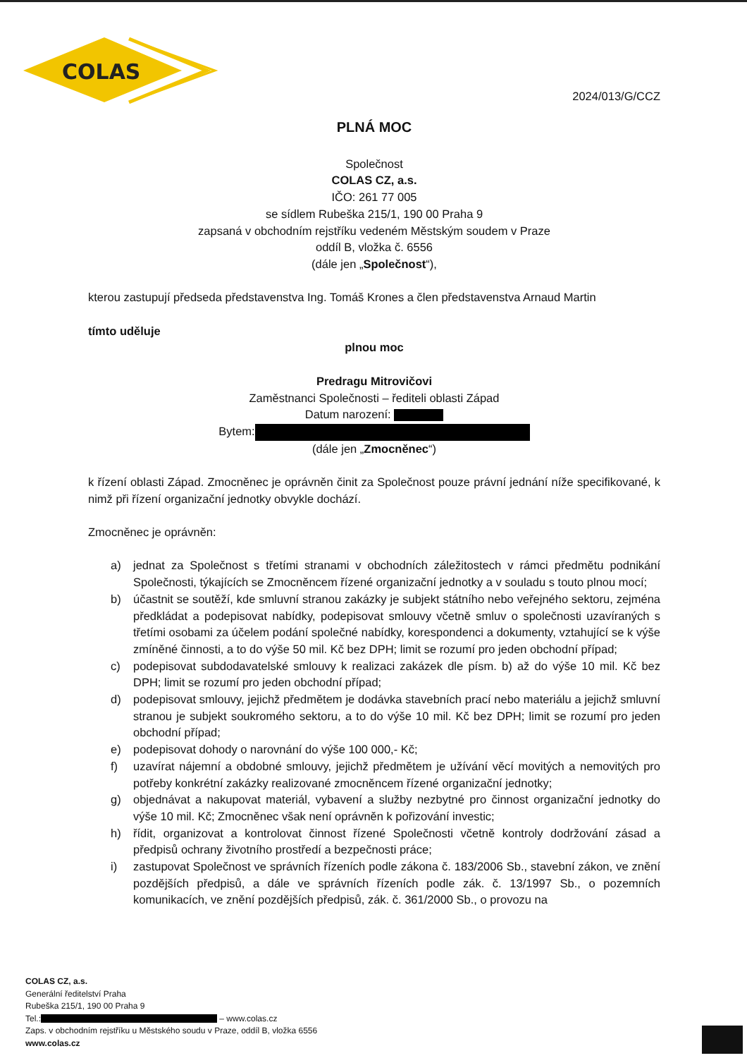COLAS
2024/013/G/CCZ
PLNÁ MOC
Společnost
COLAS CZ, a.s.
IČO: 261 77 005
se sídlem Rubeška 215/1, 190 00 Praha 9
zapsaná v obchodním rejstříku vedeném Městským soudem v Praze
oddíl B, vložka č. 6556
(dále jen „Společnost“),
kterou zastupují předseda představenstva Ing. Tomáš Krones a člen představenstva Arnaud Martin
tímto uděluje
plnou moc
Predragu Mitrovičovi
Zaměstnanci Společnosti – řediteli oblasti Západ
Datum narození:
Bytem:
(dále jen „Zmocněnec“)
k řízení oblasti Západ. Zmocněnec je oprávněn činit za Společnost pouze právní jednání níže specifikované, k nimž při řízení organizační jednotky obvykle dochází.
Zmocněnec je oprávněn:
a) jednat za Společnost s třetími stranami v obchodních záležitostech v rámci předmětu podnikání Společnosti, týkajících se Zmocněncem řízené organizační jednotky a v souladu s touto plnou mocí;
b) účastnit se soutěží, kde smluvní stranou zakázky je subjekt státního nebo veřejného sektoru, zejména předkládat a podepisovat nabídky, podepisovat smlouvy včetně smluv o společnosti uzavíraných s třetími osobami za účelem podání společné nabídky, korespondenci a dokumenty, vztahující se k výše zmíněné činnosti, a to do výše 50 mil. Kč bez DPH; limit se rozumí pro jeden obchodní případ;
c) podepisovat subdodavatelské smlouvy k realizaci zakázek dle písm. b) až do výše 10 mil. Kč bez DPH; limit se rozumí pro jeden obchodní případ;
d) podepisovat smlouvy, jejichž předmětem je dodávka stavebních prací nebo materiálu a jejichž smluvní stranou je subjekt soukromého sektoru, a to do výše 10 mil. Kč bez DPH; limit se rozumí pro jeden obchodní případ;
e) podepisovat dohody o narovnání do výše 100 000,- Kč;
f) uzavírat nájemní a obdobné smlouvy, jejichž předmětem je užívání věcí movitých a nemovitých pro potřeby konkrétní zakázky realizované zmocněncem řízené organizační jednotky;
g) objednávat a nakupovat materiál, vybavení a služby nezbytné pro činnost organizační jednotky do výše 10 mil. Kč; Zmocněnec však není oprávněn k pořizování investic;
h) řídit, organizovat a kontrolovat činnost řízené Společnosti včetně kontroly dodržování zásad a předpisů ochrany životního prostředí a bezpečnosti práce;
i) zastupovat Společnost ve správních řízeních podle zákona č. 183/2006 Sb., stavební zákon, ve znění pozdějších předpisů, a dále ve správních řízeních podle zák. č. 13/1997 Sb., o pozemních komunikacích, ve znění pozdějších předpisů, zák. č. 361/2000 Sb., o provozu na
COLAS CZ, a.s.
Generální ředitelství Praha
Rubeška 215/1, 190 00 Praha 9
Tel.: – www.colas.cz
Zaps. v obchodním rejstříku u Městského soudu v Praze, oddíl B, vložka 6556
www.colas.cz